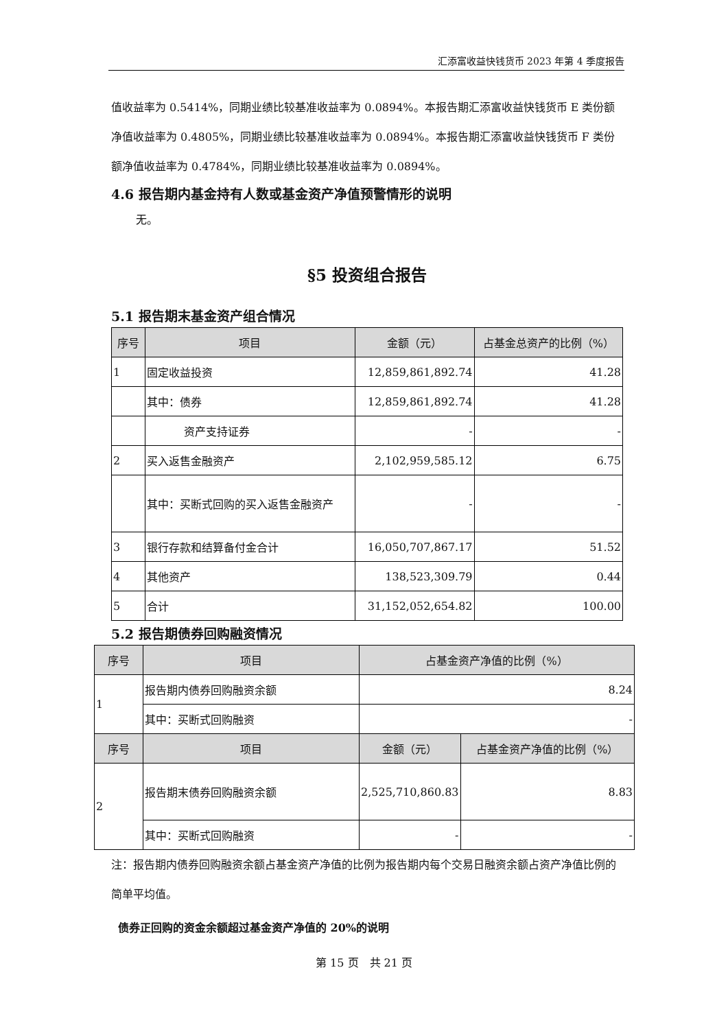汇添富收益快钱货币 2023 年第 4 季度报告
值收益率为 0.5414%，同期业绩比较基准收益率为 0.0894%。本报告期汇添富收益快钱货币 E 类份额净值收益率为 0.4805%，同期业绩比较基准收益率为 0.0894%。本报告期汇添富收益快钱货币 F 类份额净值收益率为 0.4784%，同期业绩比较基准收益率为 0.0894%。
4.6 报告期内基金持有人数或基金资产净值预警情形的说明
无。
§5 投资组合报告
5.1 报告期末基金资产组合情况
| 序号 | 项目 | 金额（元） | 占基金总资产的比例（%） |
| --- | --- | --- | --- |
| 1 | 固定收益投资 | 12,859,861,892.74 | 41.28 |
| | 其中：债券 | 12,859,861,892.74 | 41.28 |
| | 资产支持证券 | - | - |
| 2 | 买入返售金融资产 | 2,102,959,585.12 | 6.75 |
| | 其中：买断式回购的买入返售金融资产 | - | - |
| 3 | 银行存款和结算备付金合计 | 16,050,707,867.17 | 51.52 |
| 4 | 其他资产 | 138,523,309.79 | 0.44 |
| 5 | 合计 | 31,152,052,654.82 | 100.00 |
5.2 报告期债券回购融资情况
| 序号 | 项目 | 占基金资产净值的比例（%） | |
| --- | --- | --- | --- |
| 1 | 报告期内债券回购融资余额 | 8.24 | |
| | 其中：买断式回购融资 | - | |
| 序号 | 项目 | 金额（元） | 占基金资产净值的比例（%） |
| 2 | 报告期末债券回购融资余额 | 2,525,710,860.83 | 8.83 |
| | 其中：买断式回购融资 | - | - |
注：报告期内债券回购融资余额占基金资产净值的比例为报告期内每个交易日融资余额占资产净值比例的简单平均值。
债券正回购的资金余额超过基金资产净值的 20%的说明
第 15 页　共 21 页